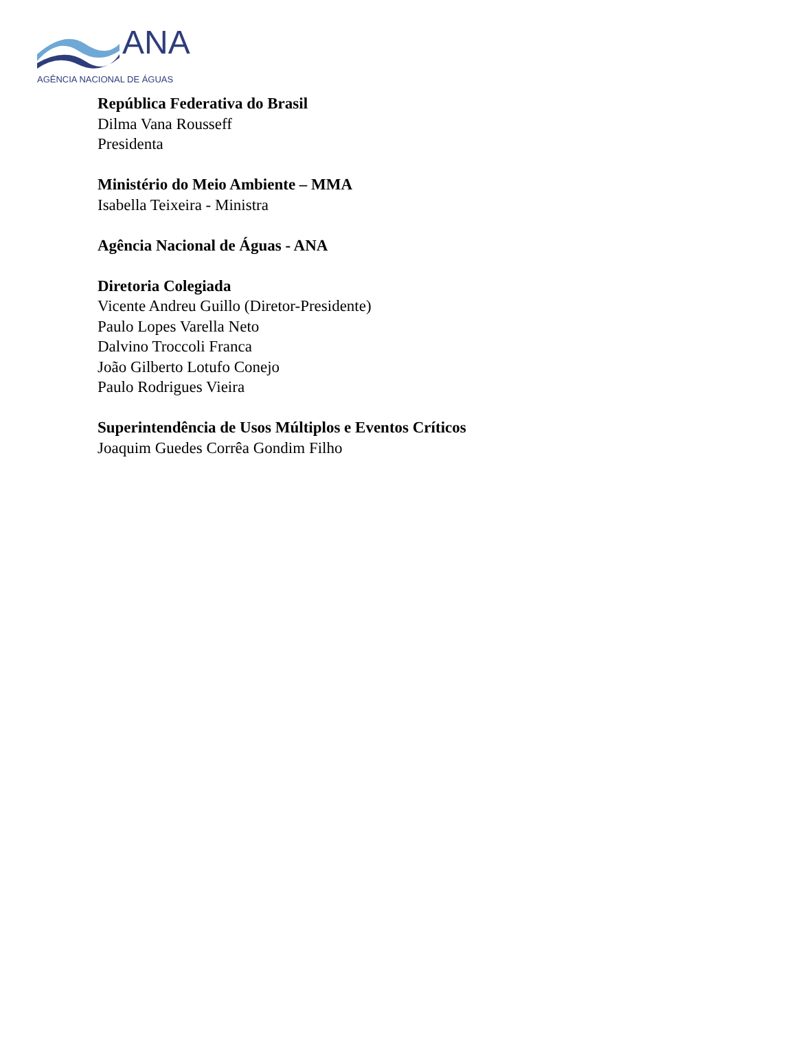ANA
AGÊNCIA NACIONAL DE ÁGUAS
República Federativa do Brasil
Dilma Vana Rousseff
Presidenta
Ministério do Meio Ambiente – MMA
Isabella Teixeira - Ministra
Agência Nacional de Águas - ANA
Diretoria Colegiada
Vicente Andreu Guillo (Diretor-Presidente)
Paulo Lopes Varella Neto
Dalvino Troccoli Franca
João Gilberto Lotufo Conejo
Paulo Rodrigues Vieira
Superintendência de Usos Múltiplos e Eventos Críticos
Joaquim Guedes Corrêa Gondim Filho